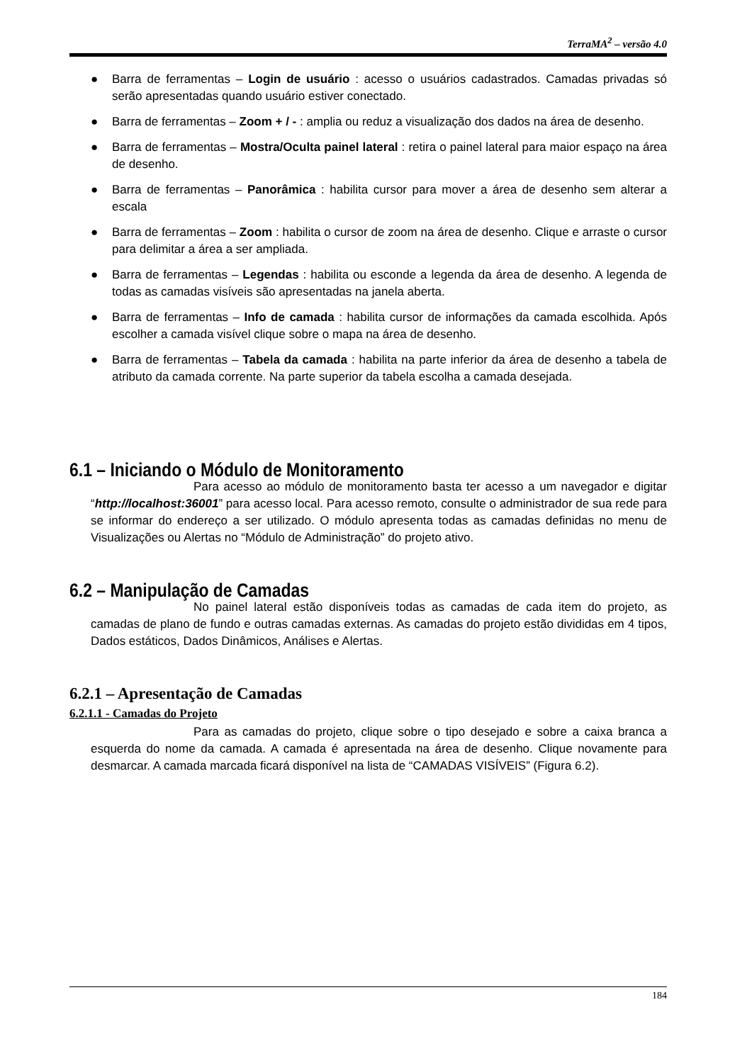TerraMA<sup>2</sup> – versão 4.0
● Barra de ferramentas – Login de usuário : acesso o usuários cadastrados. Camadas privadas só serão apresentadas quando usuário estiver conectado.
● Barra de ferramentas – Zoom + / - : amplia ou reduz a visualização dos dados na área de desenho.
● Barra de ferramentas – Mostra/Oculta painel lateral : retira o painel lateral para maior espaço na área de desenho.
● Barra de ferramentas – Panorâmica : habilita cursor para mover a área de desenho sem alterar a escala
● Barra de ferramentas – Zoom : habilita o cursor de zoom na área de desenho. Clique e arraste o cursor para delimitar a área a ser ampliada.
● Barra de ferramentas – Legendas : habilita ou esconde a legenda da área de desenho. A legenda de todas as camadas visíveis são apresentadas na janela aberta.
● Barra de ferramentas – Info de camada : habilita cursor de informações da camada escolhida. Após escolher a camada visível clique sobre o mapa na área de desenho.
● Barra de ferramentas – Tabela da camada : habilita na parte inferior da área de desenho a tabela de atributo da camada corrente. Na parte superior da tabela escolha a camada desejada.
6.1 – Iniciando o Módulo de Monitoramento
Para acesso ao módulo de monitoramento basta ter acesso a um navegador e digitar “http://localhost:36001” para acesso local. Para acesso remoto, consulte o administrador de sua rede para se informar do endereço a ser utilizado. O módulo apresenta todas as camadas definidas no menu de Visualizações ou Alertas no “Módulo de Administração” do projeto ativo.
6.2 – Manipulação de Camadas
No painel lateral estão disponíveis todas as camadas de cada item do projeto, as camadas de plano de fundo e outras camadas externas. As camadas do projeto estão divididas em 4 tipos, Dados estáticos, Dados Dinâmicos, Análises e Alertas.
6.2.1 – Apresentação de Camadas
6.2.1.1 - Camadas do Projeto
Para as camadas do projeto, clique sobre o tipo desejado e sobre a caixa branca a esquerda do nome da camada. A camada é apresentada na área de desenho. Clique novamente para desmarcar. A camada marcada ficará disponível na lista de “CAMADAS VISÍVEIS” (Figura 6.2).
184